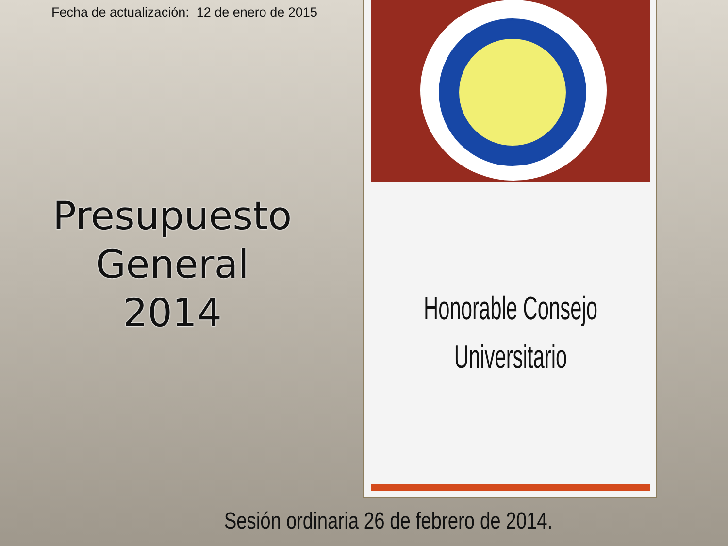Fecha de actualización: 12 de enero de 2015
Presupuesto
General
2014
Honorable Consejo
Universitario
Sesión ordinaria 26 de febrero de 2014.